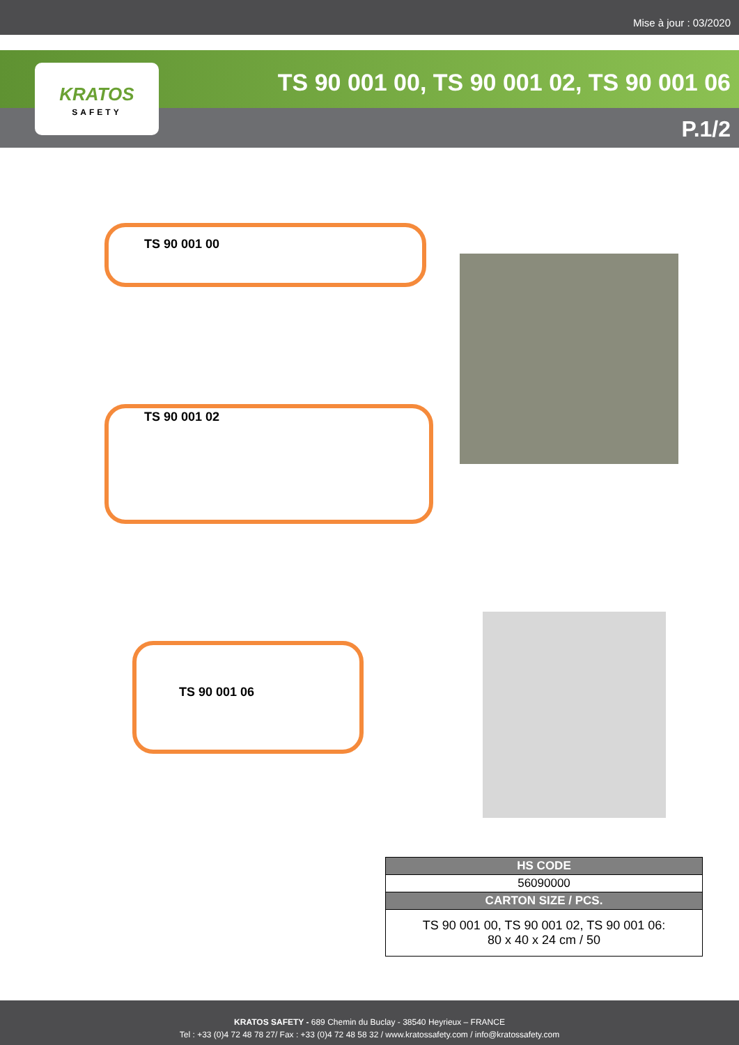Mise à jour : 03/2020
TS 90 001 00, TS 90 001 02, TS 90 001 06
P.1/2
KRATOS
SAFETY
TS 90 001 00
TS 90 001 02
TS 90 001 06
| HS CODE |
| --- |
| 56090000 |
| CARTON SIZE / PCS. |
| TS 90 001 00, TS 90 001 02, TS 90 001 06: 80 x 40 x 24 cm / 50 |
KRATOS SAFETY - 689 Chemin du Buclay - 38540 Heyrieux – FRANCE
Tel : +33 (0)4 72 48 78 27/ Fax : +33 (0)4 72 48 58 32 / www.kratossafety.com / info@kratossafety.com